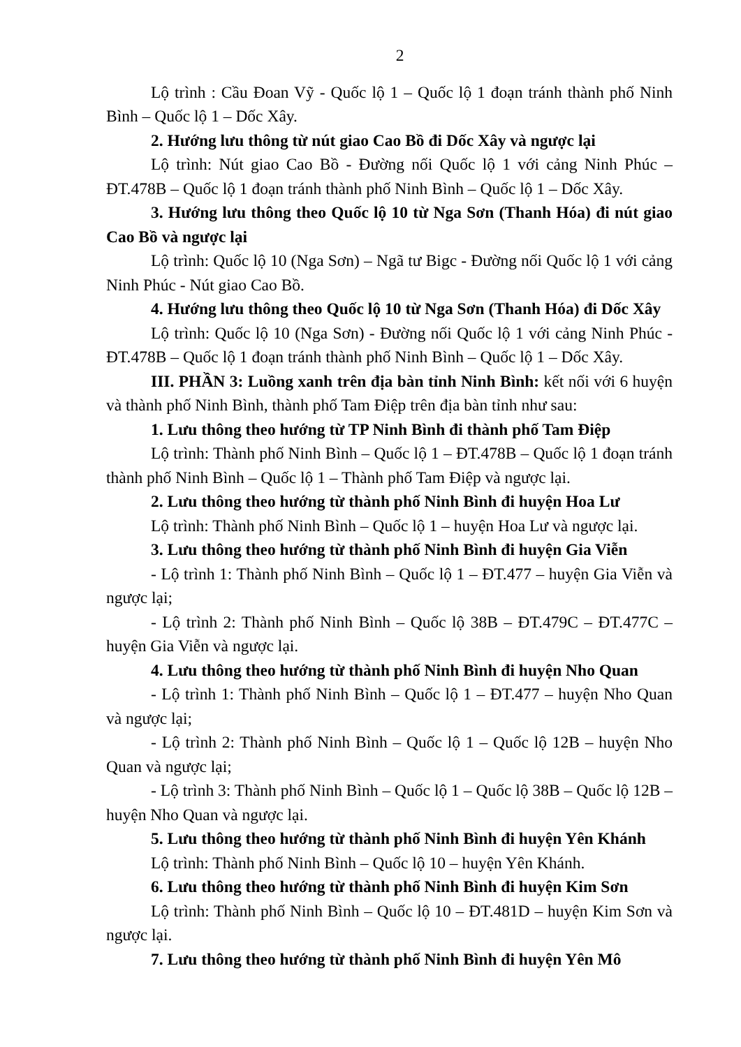2
Lộ trình : Cầu Đoan Vỹ - Quốc lộ 1 – Quốc lộ 1 đoạn tránh thành phố Ninh Bình – Quốc lộ 1 – Dốc Xây.
2. Hướng lưu thông từ nút giao Cao Bồ đi Dốc Xây và ngược lại
Lộ trình: Nút giao Cao Bồ - Đường nối Quốc lộ 1 với cảng Ninh Phúc – ĐT.478B – Quốc lộ 1 đoạn tránh thành phố Ninh Bình – Quốc lộ 1 – Dốc Xây.
3. Hướng lưu thông theo Quốc lộ 10 từ Nga Sơn (Thanh Hóa) đi nút giao Cao Bồ và ngược lại
Lộ trình: Quốc lộ 10 (Nga Sơn) – Ngã tư Bigc - Đường nối Quốc lộ 1 với cảng Ninh Phúc - Nút giao Cao Bồ.
4. Hướng lưu thông theo Quốc lộ 10 từ Nga Sơn (Thanh Hóa) đi Dốc Xây
Lộ trình: Quốc lộ 10 (Nga Sơn) - Đường nối Quốc lộ 1 với cảng Ninh Phúc - ĐT.478B – Quốc lộ 1 đoạn tránh thành phố Ninh Bình – Quốc lộ 1 – Dốc Xây.
III. PHẦN 3: Luồng xanh trên địa bàn tỉnh Ninh Bình: kết nối với 6 huyện và thành phố Ninh Bình, thành phố Tam Điệp trên địa bàn tỉnh như sau:
1. Lưu thông theo hướng từ TP Ninh Bình đi thành phố Tam Điệp
Lộ trình: Thành phố Ninh Bình – Quốc lộ 1 – ĐT.478B – Quốc lộ 1 đoạn tránh thành phố Ninh Bình – Quốc lộ 1 – Thành phố Tam Điệp và ngược lại.
2. Lưu thông theo hướng từ thành phố Ninh Bình đi huyện Hoa Lư
Lộ trình: Thành phố Ninh Bình – Quốc lộ 1 – huyện Hoa Lư và ngược lại.
3. Lưu thông theo hướng từ thành phố Ninh Bình đi huyện Gia Viễn
- Lộ trình 1: Thành phố Ninh Bình – Quốc lộ 1 – ĐT.477 – huyện Gia Viễn và ngược lại;
- Lộ trình 2: Thành phố Ninh Bình – Quốc lộ 38B – ĐT.479C – ĐT.477C – huyện Gia Viễn và ngược lại.
4. Lưu thông theo hướng từ thành phố Ninh Bình đi huyện Nho Quan
- Lộ trình 1: Thành phố Ninh Bình – Quốc lộ 1 – ĐT.477 – huyện Nho Quan và ngược lại;
- Lộ trình 2: Thành phố Ninh Bình – Quốc lộ 1 – Quốc lộ 12B – huyện Nho Quan và ngược lại;
- Lộ trình 3: Thành phố Ninh Bình – Quốc lộ 1 – Quốc lộ 38B – Quốc lộ 12B – huyện Nho Quan và ngược lại.
5. Lưu thông theo hướng từ thành phố Ninh Bình đi huyện Yên Khánh
Lộ trình: Thành phố Ninh Bình – Quốc lộ 10 – huyện Yên Khánh.
6. Lưu thông theo hướng từ thành phố Ninh Bình đi huyện Kim Sơn
Lộ trình: Thành phố Ninh Bình – Quốc lộ 10 – ĐT.481D – huyện Kim Sơn và ngược lại.
7. Lưu thông theo hướng từ thành phố Ninh Bình đi huyện Yên Mô